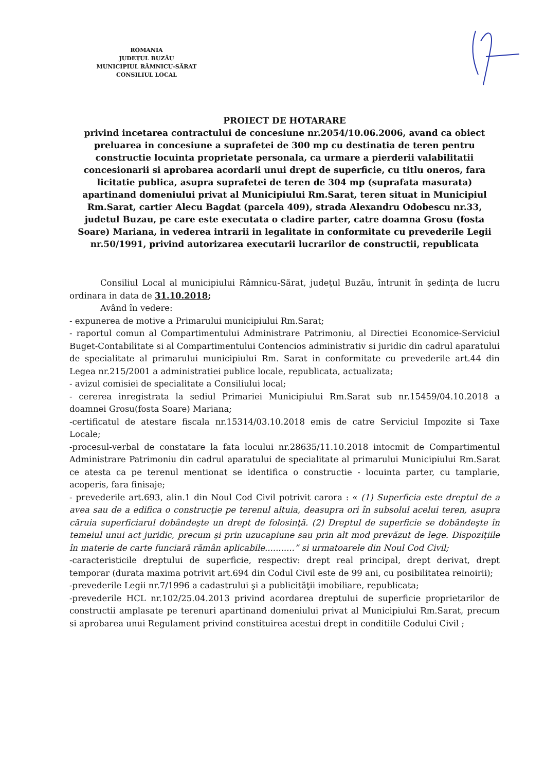ROMANIA
JUDEŢUL BUZĂU
MUNICIPIUL RÂMNICU-SĂRAT
CONSILIUL LOCAL
PROIECT DE HOTARARE
privind incetarea contractului de concesiune nr.2054/10.06.2006, avand ca obiect preluarea in concesiune a suprafetei de 300 mp cu destinatia de teren pentru constructie locuinta proprietate personala, ca urmare a pierderii valabilitatii concesionarii si aprobarea acordarii unui drept de superficie, cu titlu oneros, fara licitatie publica, asupra suprafetei de teren de 304 mp (suprafata masurata) apartinand domeniului privat al Municipiului Rm.Sarat, teren situat in Municipiul Rm.Sarat, cartier Alecu Bagdat (parcela 409), strada Alexandru Odobescu nr.33, judetul Buzau, pe care este executata o cladire parter, catre doamna Grosu (fosta Soare) Mariana, in vederea intrarii in legalitate in conformitate cu prevederile Legii nr.50/1991, privind autorizarea executarii lucrarilor de constructii, republicata
Consiliul Local al municipiului Râmnicu-Sărat, judeţul Buzău, întrunit în şedinţa de lucru ordinara in data de 31.10.2018;
Având în vedere:
- expunerea de motive a Primarului municipiului Rm.Sarat;
- raportul comun al Compartimentului Administrare Patrimoniu, al Directiei Economice-Serviciul Buget-Contabilitate si al Compartimentului Contencios administrativ si juridic din cadrul aparatului de specialitate al primarului municipiului Rm. Sarat in conformitate cu prevederile art.44 din Legea nr.215/2001 a administratiei publice locale, republicata, actualizata;
- avizul comisiei de specialitate a Consiliului local;
- cererea inregistrata la sediul Primariei Municipiului Rm.Sarat sub nr.15459/04.10.2018 a doamnei Grosu(fosta Soare) Mariana;
-certificatul de atestare fiscala nr.15314/03.10.2018 emis de catre Serviciul Impozite si Taxe Locale;
-procesul-verbal de constatare la fata locului nr.28635/11.10.2018 intocmit de Compartimentul Administrare Patrimoniu din cadrul aparatului de specialitate al primarului Municipiului Rm.Sarat ce atesta ca pe terenul mentionat se identifica o constructie - locuinta parter, cu tamplarie, acoperis, fara finisaje;
- prevederile art.693, alin.1 din Noul Cod Civil potrivit carora : « (1) Superficia este dreptul de a avea sau de a edifica o construcţie pe terenul altuia, deasupra ori în subsolul acelui teren, asupra căruia superficiarul dobândeşte un drept de folosinţă. (2) Dreptul de superficie se dobândeşte în temeiul unui act juridic, precum şi prin uzucapiune sau prin alt mod prevăzut de lege. Dispoziţiile în materie de carte funciară rămân aplicabile...........” si urmatoarele din Noul Cod Civil;
-caracteristicile dreptului de superficie, respectiv: drept real principal, drept derivat, drept temporar (durata maxima potrivit art.694 din Codul Civil este de 99 ani, cu posibilitatea reinoirii);
-prevederile Legii nr.7/1996 a cadastrului şi a publicităţii imobiliare, republicata;
-prevederile HCL nr.102/25.04.2013 privind acordarea dreptului de superficie proprietarilor de constructii amplasate pe terenuri apartinand domeniului privat al Municipiului Rm.Sarat, precum si aprobarea unui Regulament privind constituirea acestui drept in conditiile Codului Civil ;